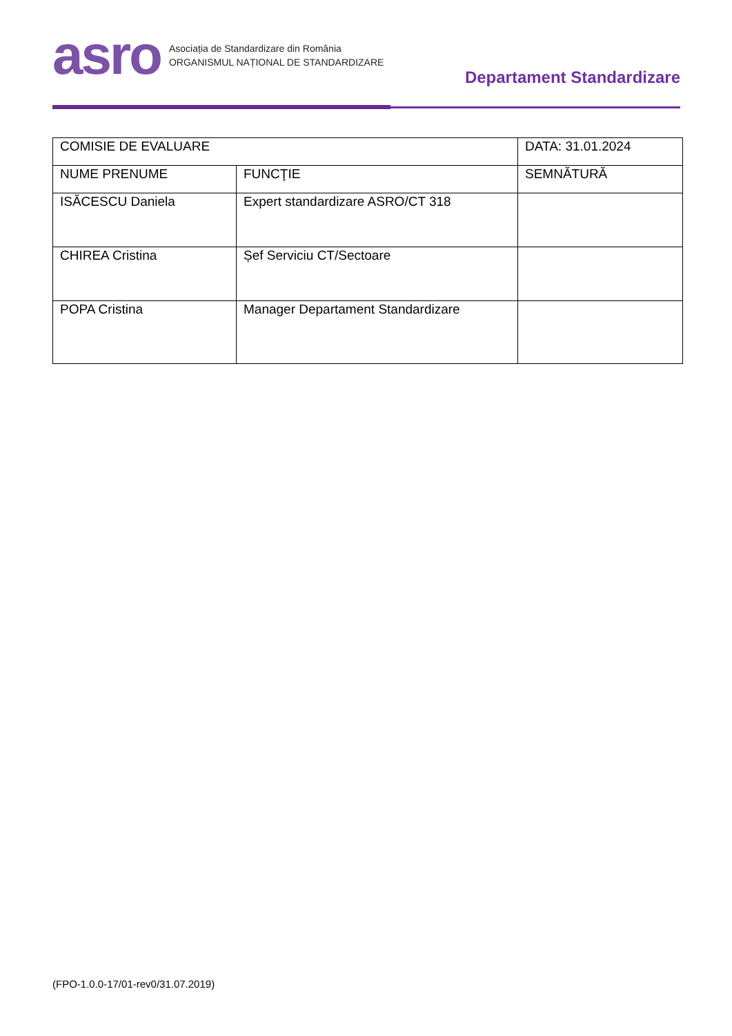asro
Asociația de Standardizare din România
ORGANISMUL NAȚIONAL DE STANDARDIZARE
Departament Standardizare
| COMISIE DE EVALUARE | | DATA: 31.01.2024 |
| NUME PRENUME | FUNCŢIE | SEMNĂTURĂ |
| ISĂCESCU Daniela | Expert standardizare ASRO/CT 318 | |
| CHIREA Cristina | Șef Serviciu CT/Sectoare | |
| POPA Cristina | Manager Departament Standardizare | |
(FPO-1.0.0-17/01-rev0/31.07.2019)